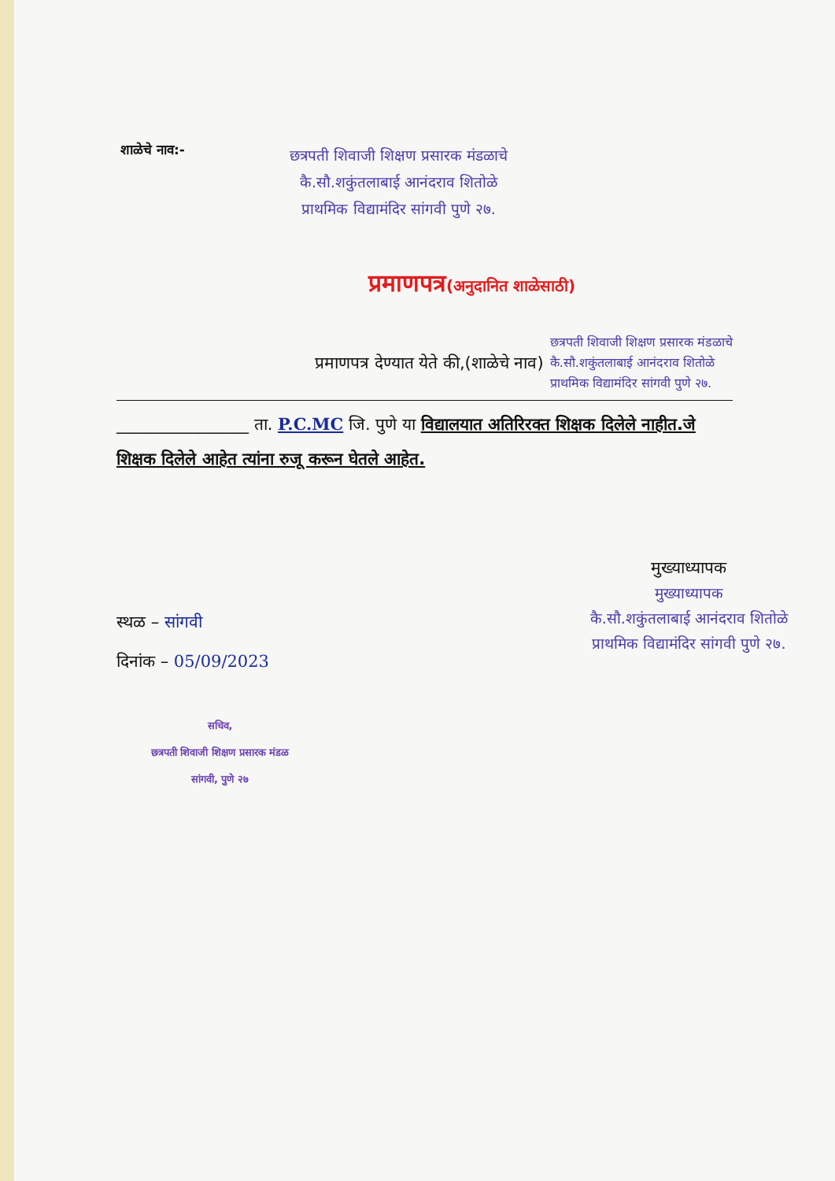शाळेचे नाव:-
छत्रपती शिवाजी शिक्षण प्रसारक मंडळाचे
कै.सौ.शकुंतलाबाई आनंदराव शितोळे
प्राथमिक विद्यामंदिर सांगवी पुणे २७.
प्रमाणपत्र(अनुदानित शाळेसाठी)
प्रमाणपत्र देण्यात येते की,(शाळेचे नाव)
छत्रपती शिवाजी शिक्षण प्रसारक मंडळाचे
कै.सौ.शकुंतलाबाई आनंदराव शितोळे
प्राथमिक विद्यामंदिर सांगवी पुणे २७.
________________ ता. P.C.MC जि. पुणे या विद्यालयात अतिरिरक्त शिक्षक दिलेले नाहीत.जे शिक्षक दिलेले आहेत त्यांना रुजू करून घेतले आहेत.
स्थळ – सांगवी
दिनांक – 05/09/2023
मुख्याध्यापक
मुख्याध्यापक
कै.सौ.शकुंतलाबाई आनंदराव शितोळे
प्राथमिक विद्यामंदिर सांगवी पुणे २७.
सचिव,
छत्रपती शिवाजी शिक्षण प्रसारक मंडळ
सांगवी, पुणे २७